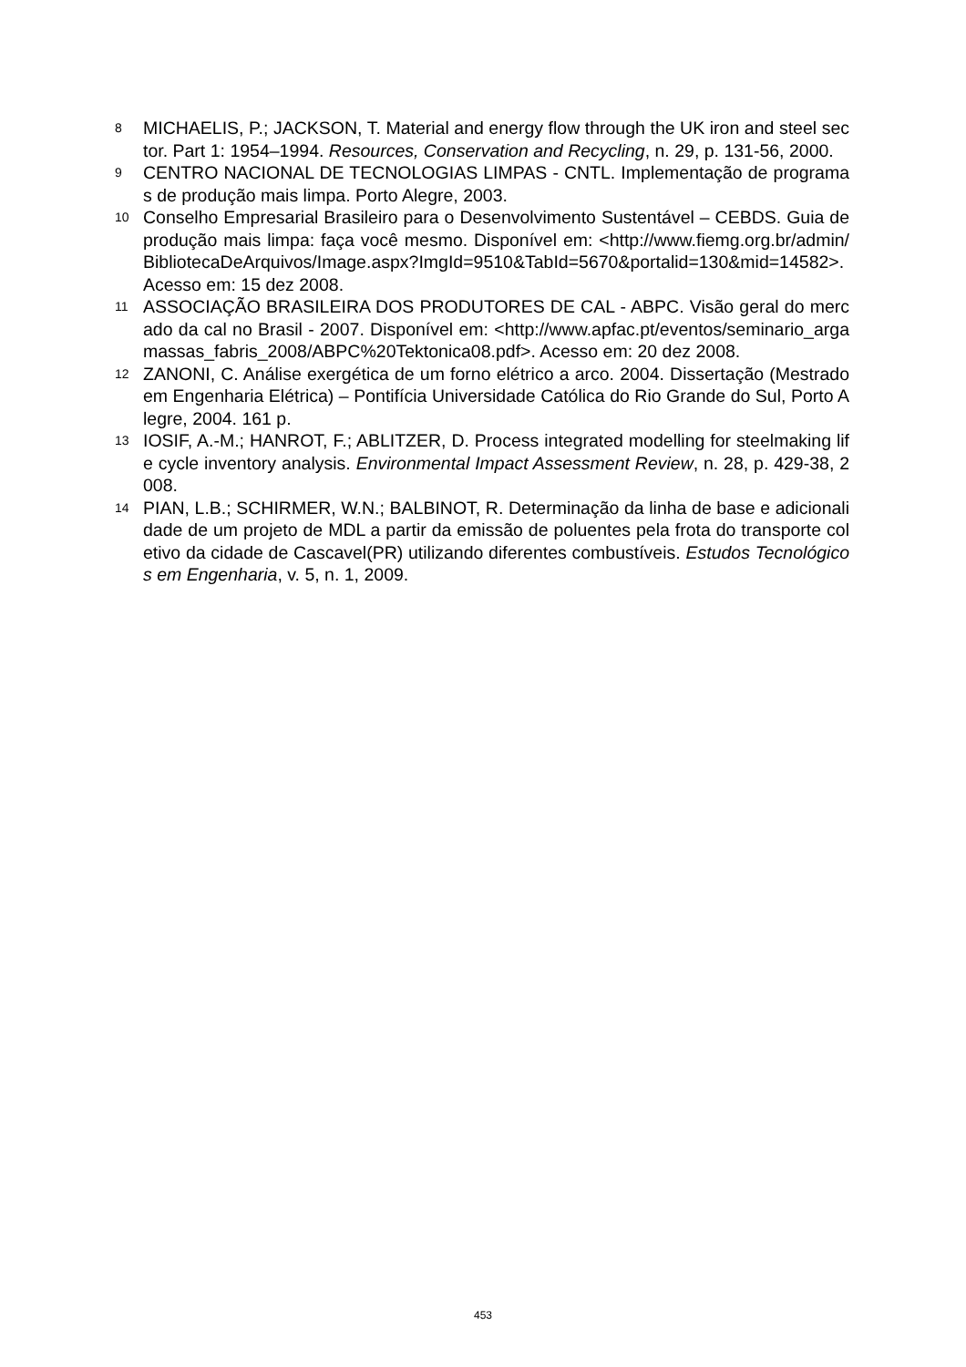8 MICHAELIS, P.; JACKSON, T. Material and energy flow through the UK iron and steel sector. Part 1: 1954–1994. Resources, Conservation and Recycling, n. 29, p. 131-56, 2000.
9 CENTRO NACIONAL DE TECNOLOGIAS LIMPAS - CNTL. Implementação de programas de produção mais limpa. Porto Alegre, 2003.
10 Conselho Empresarial Brasileiro para o Desenvolvimento Sustentável – CEBDS. Guia de produção mais limpa: faça você mesmo. Disponível em: <http://www.fiemg.org.br/admin/BibliotecaDeArquivos/Image.aspx?ImgId=9510&TabId=5670&portalid=130&mid=14582>. Acesso em: 15 dez 2008.
11 ASSOCIAÇÃO BRASILEIRA DOS PRODUTORES DE CAL - ABPC. Visão geral do mercado da cal no Brasil - 2007. Disponível em: <http://www.apfac.pt/eventos/seminario_argamassas_fabris_2008/ABPC%20Tektonica08.pdf>. Acesso em: 20 dez 2008.
12 ZANONI, C. Análise exergética de um forno elétrico a arco. 2004. Dissertação (Mestrado em Engenharia Elétrica) – Pontifícia Universidade Católica do Rio Grande do Sul, Porto Alegre, 2004. 161 p.
13 IOSIF, A.-M.; HANROT, F.; ABLITZER, D. Process integrated modelling for steelmaking life cycle inventory analysis. Environmental Impact Assessment Review, n. 28, p. 429-38, 2008.
14 PIAN, L.B.; SCHIRMER, W.N.; BALBINOT, R. Determinação da linha de base e adicionalidade de um projeto de MDL a partir da emissão de poluentes pela frota do transporte coletivo da cidade de Cascavel(PR) utilizando diferentes combustíveis. Estudos Tecnológicos em Engenharia, v. 5, n. 1, 2009.
453